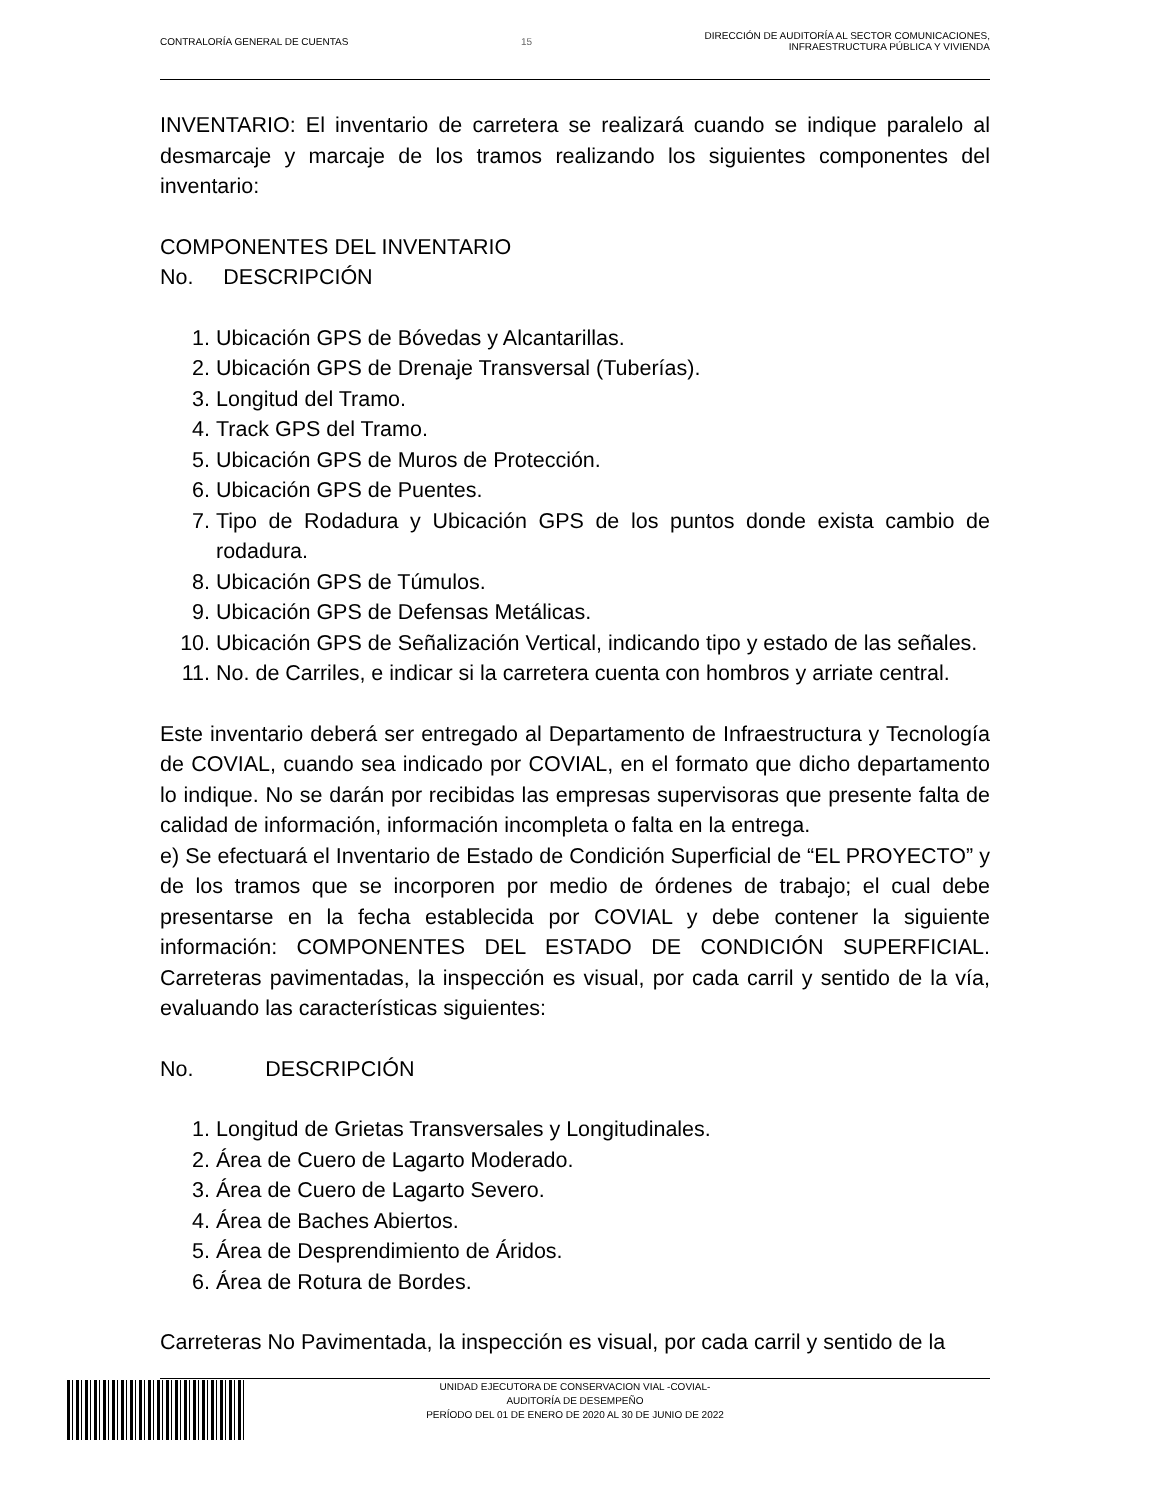CONTRALORÍA GENERAL DE CUENTAS 15
DIRECCIÓN DE AUDITORÍA AL SECTOR COMUNICACIONES,
INFRAESTRUCTURA PÚBLICA Y VIVIENDA
INVENTARIO: El inventario de carretera se realizará cuando se indique paralelo al desmarcaje y marcaje de los tramos realizando los siguientes componentes del inventario:
COMPONENTES DEL INVENTARIO
No. DESCRIPCIÓN
1. Ubicación GPS de Bóvedas y Alcantarillas.
2. Ubicación GPS de Drenaje Transversal (Tuberías).
3. Longitud del Tramo.
4. Track GPS del Tramo.
5. Ubicación GPS de Muros de Protección.
6. Ubicación GPS de Puentes.
7. Tipo de Rodadura y Ubicación GPS de los puntos donde exista cambio de rodadura.
8. Ubicación GPS de Túmulos.
9. Ubicación GPS de Defensas Metálicas.
10. Ubicación GPS de Señalización Vertical, indicando tipo y estado de las señales.
11. No. de Carriles, e indicar si la carretera cuenta con hombros y arriate central.
Este inventario deberá ser entregado al Departamento de Infraestructura y Tecnología de COVIAL, cuando sea indicado por COVIAL, en el formato que dicho departamento lo indique. No se darán por recibidas las empresas supervisoras que presente falta de calidad de información, información incompleta o falta en la entrega.
e) Se efectuará el Inventario de Estado de Condición Superficial de “EL PROYECTO” y de los tramos que se incorporen por medio de órdenes de trabajo; el cual debe presentarse en la fecha establecida por COVIAL y debe contener la siguiente información: COMPONENTES DEL ESTADO DE CONDICIÓN SUPERFICIAL. Carreteras pavimentadas, la inspección es visual, por cada carril y sentido de la vía, evaluando las características siguientes:
No. DESCRIPCIÓN
1. Longitud de Grietas Transversales y Longitudinales.
2. Área de Cuero de Lagarto Moderado.
3. Área de Cuero de Lagarto Severo.
4. Área de Baches Abiertos.
5. Área de Desprendimiento de Áridos.
6. Área de Rotura de Bordes.
Carreteras No Pavimentada, la inspección es visual, por cada carril y sentido de la
UNIDAD EJECUTORA DE CONSERVACION VIAL -COVIAL-
AUDITORÍA DE DESEMPEÑO
PERÍODO DEL 01 DE ENERO DE 2020 AL 30 DE JUNIO DE 2022